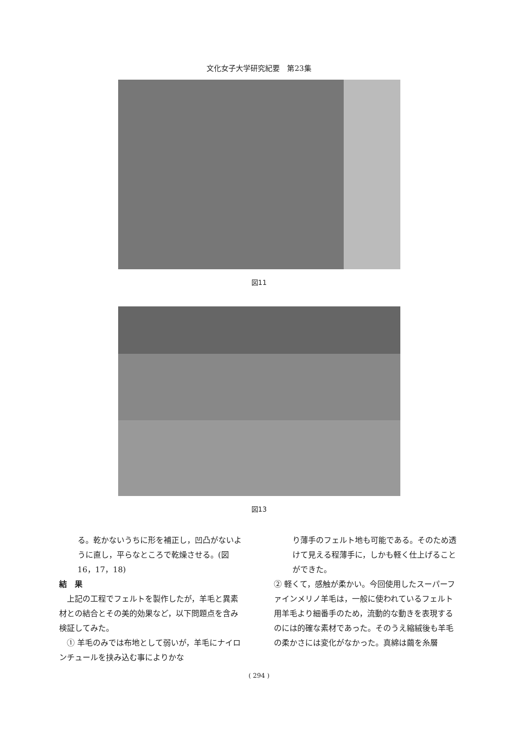文化女子大学研究紀要　第23集
図11
図13
る。乾かないうちに形を補正し，凹凸がないように直し，平らなところで乾燥させる。(図16，17，18)
結　果
　上記の工程でフェルトを製作したが，羊毛と異素材との結合とその美的効果など，以下問題点を含み検証してみた。
　① 羊毛のみでは布地として弱いが，羊毛にナイロンチュールを挟み込む事によりかな
り薄手のフェルト地も可能である。そのため透けて見える程薄手に，しかも軽く仕上げることができた。
② 軽くて，感触が柔かい。今回使用したスーパーファインメリノ羊毛は，一般に使われているフェルト用羊毛より細番手のため，流動的な動きを表現するのには的確な素材であった。そのうえ縮絨後も羊毛の柔かさには変化がなかった。真綿は繭を糸層
( 294 )